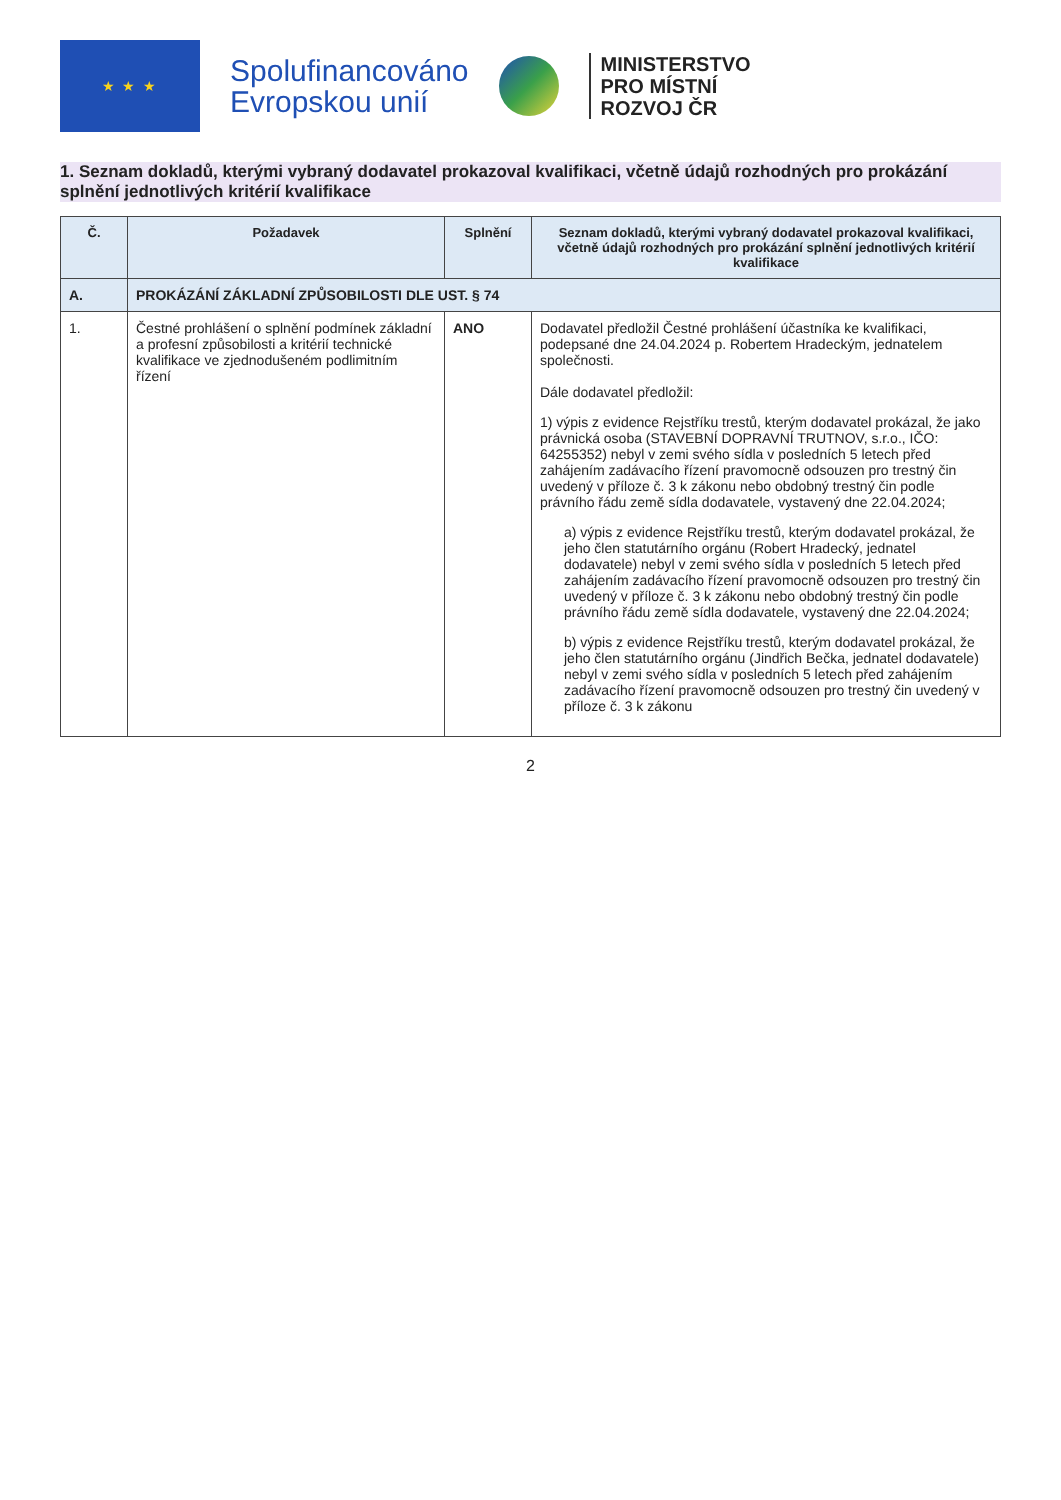★ ★ ★
Spolufinancováno
Evropskou unií
MINISTERSTVO
PRO MÍSTNÍ
ROZVOJ ČR
1. Seznam dokladů, kterými vybraný dodavatel prokazoval kvalifikaci, včetně údajů rozhodných pro prokázání splnění jednotlivých kritérií kvalifikace
| Č. | Požadavek | Splnění | Seznam dokladů, kterými vybraný dodavatel prokazoval kvalifikaci, včetně údajů rozhodných pro prokázání splnění jednotlivých kritérií kvalifikace |
| --- | --- | --- | --- |
| A. | PROKÁZÁNÍ ZÁKLADNÍ ZPŮSOBILOSTI DLE UST. § 74 | | |
| 1. | Čestné prohlášení o splnění podmínek základní a profesní způsobilosti a kritérií technické kvalifikace ve zjednodušeném podlimitním řízení | ANO | Dodavatel předložil Čestné prohlášení účastníka ke kvalifikaci, podepsané dne 24.04.2024 p. Robertem Hradeckým, jednatelem společnosti. Dále dodavatel předložil: 1) výpis z evidence Rejstříku trestů, kterým dodavatel prokázal, že jako právnická osoba (STAVEBNÍ DOPRAVNÍ TRUTNOV, s.r.o., IČO: 64255352) nebyl v zemi svého sídla v posledních 5 letech před zahájením zadávacího řízení pravomocně odsouzen pro trestný čin uvedený v příloze č. 3 k zákonu nebo obdobný trestný čin podle právního řádu země sídla dodavatele, vystavený dne 22.04.2024; a) výpis z evidence Rejstříku trestů, kterým dodavatel prokázal, že jeho člen statutárního orgánu (Robert Hradecký, jednatel dodavatele) nebyl v zemi svého sídla v posledních 5 letech před zahájením zadávacího řízení pravomocně odsouzen pro trestný čin uvedený v příloze č. 3 k zákonu nebo obdobný trestný čin podle právního řádu země sídla dodavatele, vystavený dne 22.04.2024; b) výpis z evidence Rejstříku trestů, kterým dodavatel prokázal, že jeho člen statutárního orgánu (Jindřich Bečka, jednatel dodavatele) nebyl v zemi svého sídla v posledních 5 letech před zahájením zadávacího řízení pravomocně odsouzen pro trestný čin uvedený v příloze č. 3 k zákonu |
2